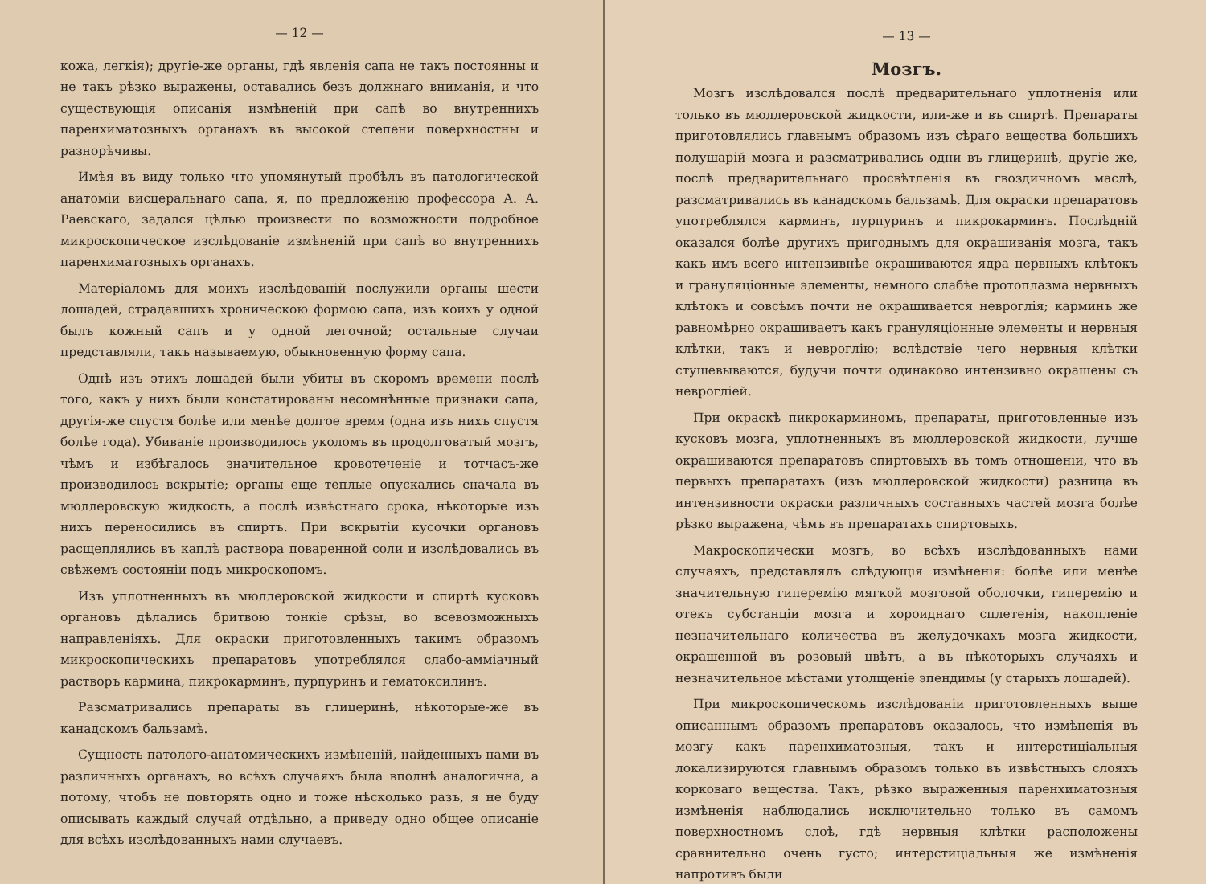— 12 —
кожа, легкія); другіе-же органы, гдѣ явленія сапа не такъ постоянны и не такъ рѣзко выражены, оставались безъ должнаго вниманія, и что существующія описанія измѣненій при сапѣ во внутреннихъ паренхиматозныхъ органахъ въ высокой степени поверхностны и разнорѣчивы.
Имѣя въ виду только что упомянутый пробѣлъ въ патологической анатоміи висцеральнаго сапа, я, по предложенію профессора А. А. Раевскаго, задался цѣлью произвести по возможности подробное микроскопическое изслѣдованіе измѣненій при сапѣ во внутреннихъ паренхиматозныхъ органахъ.
Матеріаломъ для моихъ изслѣдованій послужили органы шести лошадей, страдавшихъ хроническою формою сапа, изъ коихъ у одной былъ кожный сапъ и у одной легочной; остальные случаи представляли, такъ называемую, обыкновенную форму сапа.
Однѣ изъ этихъ лошадей были убиты въ скоромъ времени послѣ того, какъ у нихъ были констатированы несомнѣнные признаки сапа, другія-же спустя болѣе или менѣе долгое время (одна изъ нихъ спустя болѣе года). Убиваніе производилось уколомъ въ продолговатый мозгъ, чѣмъ и избѣгалось значительное кровотеченіе и тотчасъ-же производилось вскрытіе; органы еще теплые опускались сначала въ мюллеровскую жидкость, а послѣ извѣстнаго срока, нѣкоторые изъ нихъ переносились въ спиртъ. При вскрытіи кусочки органовъ расщеплялись въ каплѣ раствора поваренной соли и изслѣдовались въ свѣжемъ состояніи подъ микроскопомъ.
Изъ уплотненныхъ въ мюллеровской жидкости и спиртѣ кусковъ органовъ дѣлались бритвою тонкіе срѣзы, во всевозможныхъ направленіяхъ. Для окраски приготовленныхъ такимъ образомъ микроскопическихъ препаратовъ употреблялся слабо-амміачный растворъ кармина, пикрокарминъ, пурпуринъ и гематоксилинъ.
Разсматривались препараты въ глицеринѣ, нѣкоторые-же въ канадскомъ бальзамѣ.
Сущность патолого-анатомическихъ измѣненій, найденныхъ нами въ различныхъ органахъ, во всѣхъ случаяхъ была вполнѣ аналогична, а потому, чтобъ не повторять одно и тоже нѣсколько разъ, я не буду описывать каждый случай отдѣльно, а приведу одно общее описаніе для всѣхъ изслѣдованныхъ нами случаевъ.
— 13 —
Мозгъ.
Мозгъ изслѣдовался послѣ предварительнаго уплотненія или только въ мюллеровской жидкости, или-же и въ спиртѣ. Препараты приготовлялись главнымъ образомъ изъ сѣраго вещества большихъ полушарій мозга и разсматривались одни въ глицеринѣ, другіе же, послѣ предварительнаго просвѣтленія въ гвоздичномъ маслѣ, разсматривались въ канадскомъ бальзамѣ. Для окраски препаратовъ употреблялся карминъ, пурпуринъ и пикрокарминъ. Послѣдній оказался болѣе другихъ пригоднымъ для окрашиванія мозга, такъ какъ имъ всего интензивнѣе окрашиваются ядра нервныхъ клѣтокъ и грануляціонные элементы, немного слабѣе протоплазма нервныхъ клѣтокъ и совсѣмъ почти не окрашивается невроглія; карминъ же равномѣрно окрашиваетъ какъ грануляціонные элементы и нервныя клѣтки, такъ и невроглію; вслѣдствіе чего нервныя клѣтки стушевываются, будучи почти одинаково интензивно окрашены съ невроглiей.
При окраскѣ пикрокарминомъ, препараты, приготовленные изъ кусковъ мозга, уплотненныхъ въ мюллеровской жидкости, лучше окрашиваются препаратовъ спиртовыхъ въ томъ отношеніи, что въ первыхъ препаратахъ (изъ мюллеровской жидкости) разница въ интензивности окраски различныхъ составныхъ частей мозга болѣе рѣзко выражена, чѣмъ въ препаратахъ спиртовыхъ.
Макроскопически мозгъ, во всѣхъ изслѣдованныхъ нами случаяхъ, представлялъ слѣдующія измѣненія: болѣе или менѣе значительную гиперемію мягкой мозговой оболочки, гиперемію и отекъ субстанціи мозга и хороиднаго сплетенія, накопленіе незначительнаго количества въ желудочкахъ мозга жидкости, окрашенной въ розовый цвѣтъ, а въ нѣкоторыхъ случаяхъ и незначительное мѣстами утолщеніе эпендимы (у старыхъ лошадей).
При микроскопическомъ изслѣдованіи приготовленныхъ выше описаннымъ образомъ препаратовъ оказалось, что измѣненія въ мозгу какъ паренхиматозныя, такъ и интерстиціальныя локализируются главнымъ образомъ только въ извѣстныхъ слояхъ корковаго вещества. Такъ, рѣзко выраженныя паренхиматозныя измѣненія наблюдались исключительно только въ самомъ поверхностномъ слоѣ, гдѣ нервныя клѣтки расположены сравнительно очень густо; интерстиціальныя же измѣненія напротивъ были